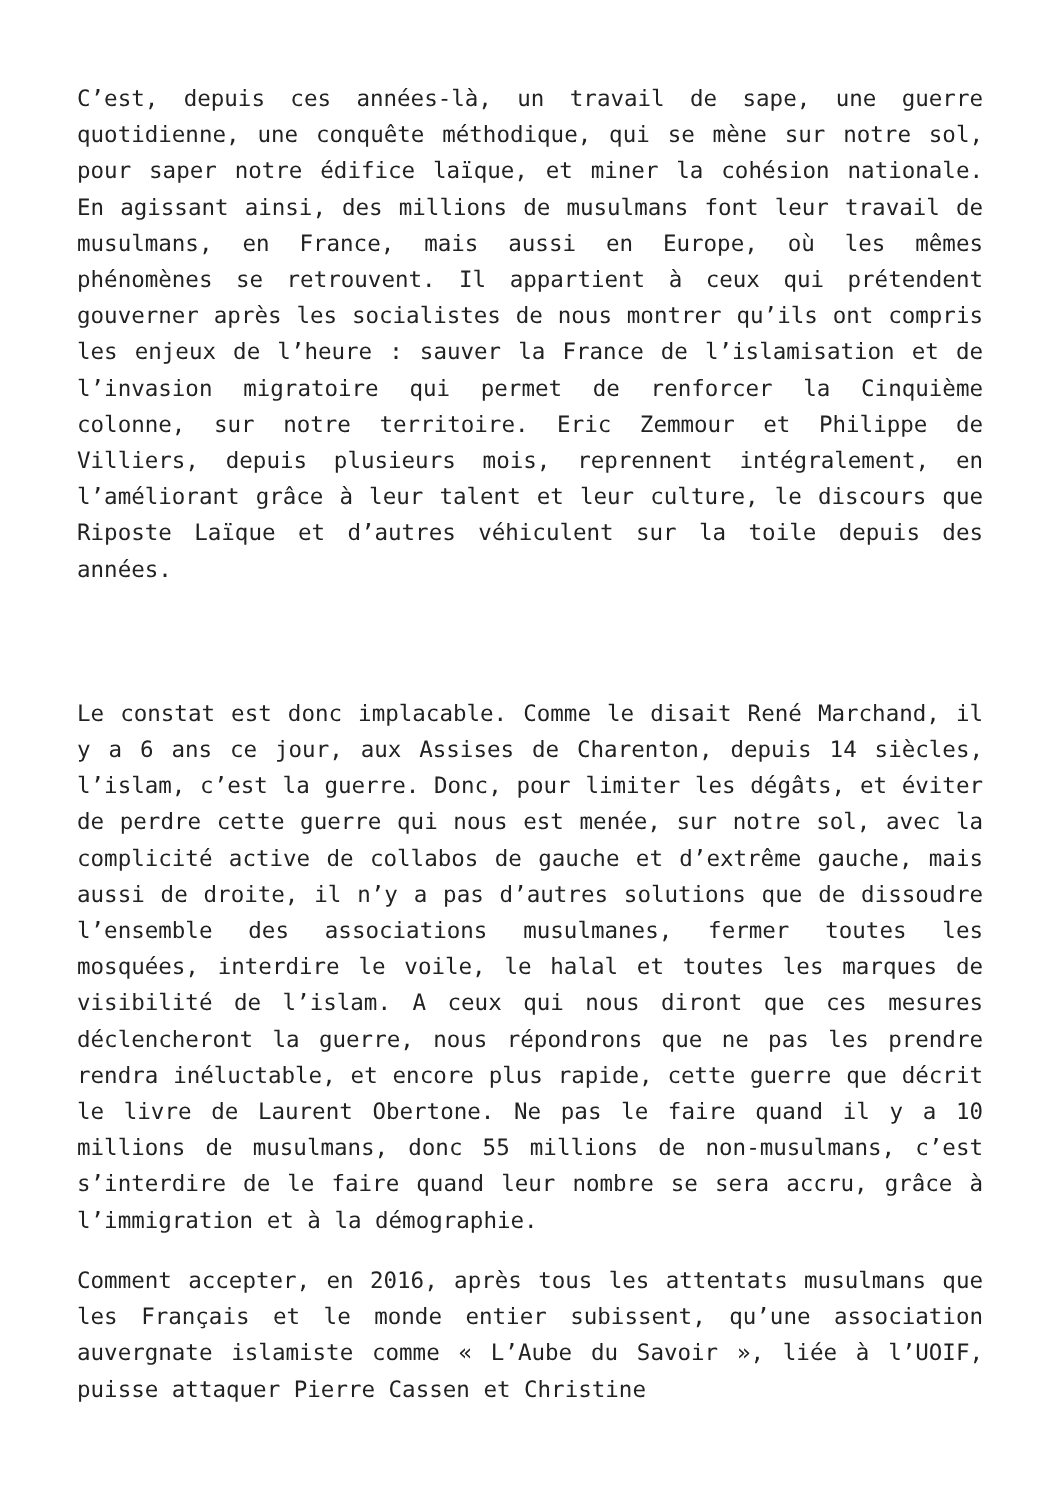C’est, depuis ces années-là, un travail de sape, une guerre quotidienne, une conquête méthodique, qui se mène sur notre sol, pour saper notre édifice laïque, et miner la cohésion nationale. En agissant ainsi, des millions de musulmans font leur travail de musulmans, en France, mais aussi en Europe, où les mêmes phénomènes se retrouvent. Il appartient à ceux qui prétendent gouverner après les socialistes de nous montrer qu’ils ont compris les enjeux de l’heure : sauver la France de l’islamisation et de l’invasion migratoire qui permet de renforcer la Cinquième colonne, sur notre territoire. Eric Zemmour et Philippe de Villiers, depuis plusieurs mois, reprennent intégralement, en l’améliorant grâce à leur talent et leur culture, le discours que Riposte Laïque et d’autres véhiculent sur la toile depuis des années.
Le constat est donc implacable. Comme le disait René Marchand, il y a 6 ans ce jour, aux Assises de Charenton, depuis 14 siècles, l’islam, c’est la guerre. Donc, pour limiter les dégâts, et éviter de perdre cette guerre qui nous est menée, sur notre sol, avec la complicité active de collabos de gauche et d’extrême gauche, mais aussi de droite, il n’y a pas d’autres solutions que de dissoudre l’ensemble des associations musulmanes, fermer toutes les mosquées, interdire le voile, le halal et toutes les marques de visibilité de l’islam. A ceux qui nous diront que ces mesures déclencheront la guerre, nous répondrons que ne pas les prendre rendra inéluctable, et encore plus rapide, cette guerre que décrit le livre de Laurent Obertone. Ne pas le faire quand il y a 10 millions de musulmans, donc 55 millions de non-musulmans, c’est s’interdire de le faire quand leur nombre se sera accru, grâce à l’immigration et à la démographie.
Comment accepter, en 2016, après tous les attentats musulmans que les Français et le monde entier subissent, qu’une association auvergnate islamiste comme « L’Aube du Savoir », liée à l’UOIF, puisse attaquer Pierre Cassen et Christine